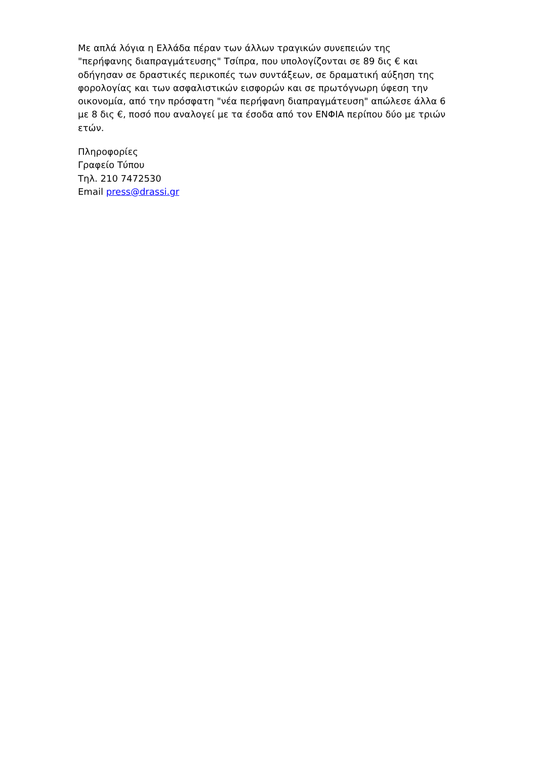Με απλά λόγια η Ελλάδα πέραν των άλλων τραγικών συνεπειών της "περήφανης διαπραγμάτευσης" Τσίπρα, που υπολογίζονται σε 89 δις € και οδήγησαν σε δραστικές περικοπές των συντάξεων, σε δραματική αύξηση της φορολογίας και των ασφαλιστικών εισφορών και σε πρωτόγνωρη ύφεση την οικονομία, από την πρόσφατη "νέα περήφανη διαπραγμάτευση" απώλεσε άλλα 6 με 8 δις €, ποσό που αναλογεί με τα έσοδα από τον ΕΝΦΙΑ περίπου δύο με τριών ετών.
Πληροφορίες
Γραφείο Τύπου
Τηλ. 210 7472530
Email press@drassi.gr